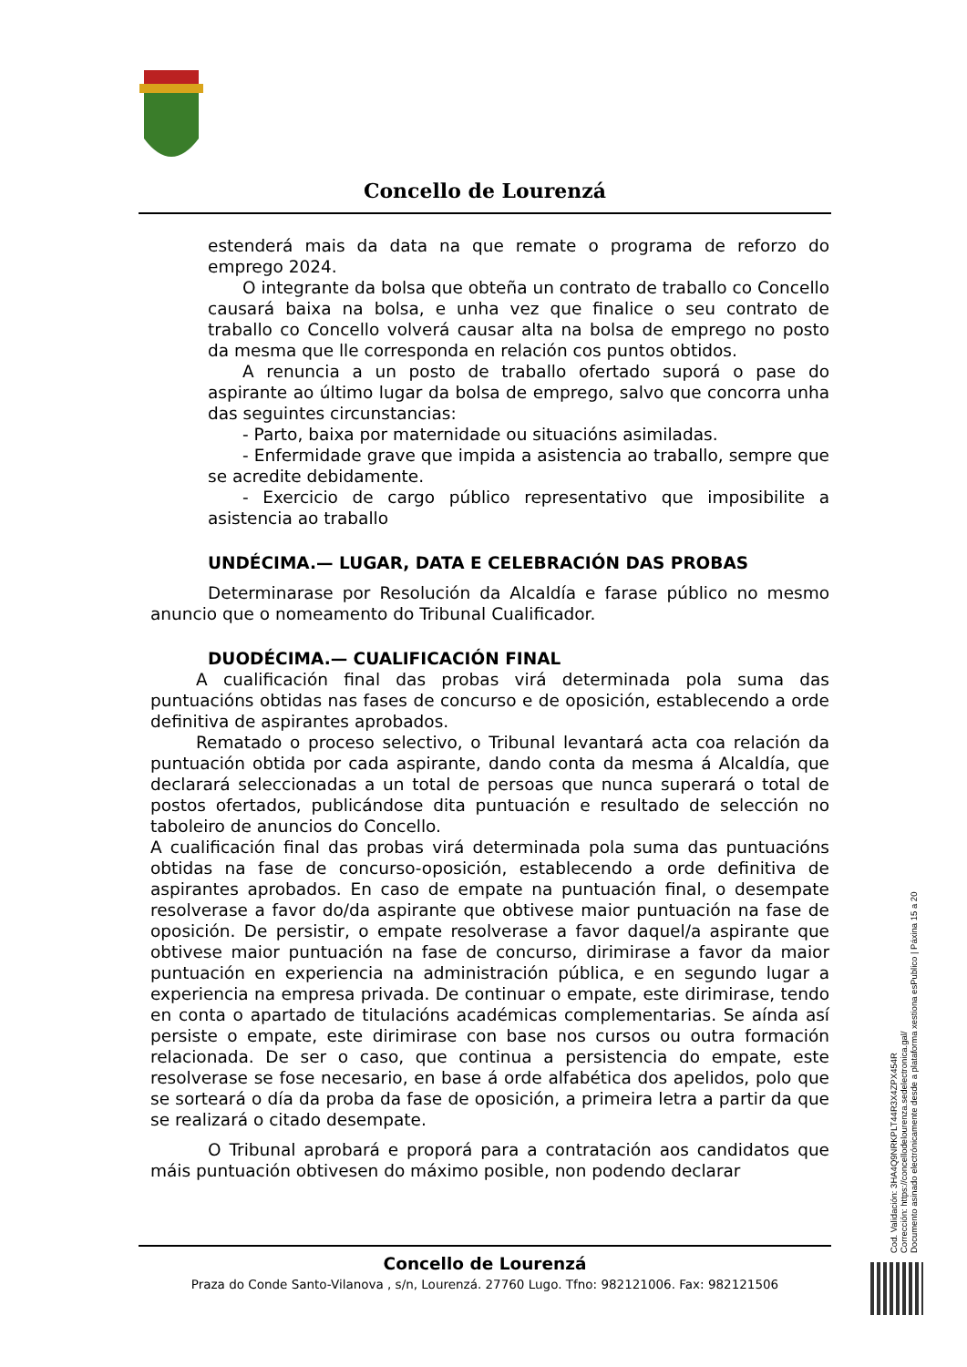Concello de Lourenzá
estenderá mais da data na que remate o programa de reforzo do emprego 2024.
O integrante da bolsa que obteña un contrato de traballo co Concello causará baixa na bolsa, e unha vez que finalice o seu contrato de traballo co Concello volverá causar alta na bolsa de emprego no posto da mesma que lle corresponda en relación cos puntos obtidos.
A renuncia a un posto de traballo ofertado suporá o pase do aspirante ao último lugar da bolsa de emprego, salvo que concorra unha das seguintes circunstancias:
- Parto, baixa por maternidade ou situacións asimiladas.
- Enfermidade grave que impida a asistencia ao traballo, sempre que se acredite debidamente.
- Exercicio de cargo público representativo que imposibilite a asistencia ao traballo
UNDÉCIMA.— LUGAR, DATA E CELEBRACIÓN DAS PROBAS
Determinarase por Resolución da Alcaldía e farase público no mesmo anuncio que o nomeamento do Tribunal Cualificador.
DUODÉCIMA.— CUALIFICACIÓN FINAL
A cualificación final das probas virá determinada pola suma das puntuacións obtidas nas fases de concurso e de oposición, establecendo a orde definitiva de aspirantes aprobados.
Rematado o proceso selectivo, o Tribunal levantará acta coa relación da puntuación obtida por cada aspirante, dando conta da mesma á Alcaldía, que declarará seleccionadas a un total de persoas que nunca superará o total de postos ofertados, publicándose dita puntuación e resultado de selección no taboleiro de anuncios do Concello.
A cualificación final das probas virá determinada pola suma das puntuacións obtidas na fase de concurso-oposición, establecendo a orde definitiva de aspirantes aprobados. En caso de empate na puntuación final, o desempate resolverase a favor do/da aspirante que obtivese maior puntuación na fase de oposición. De persistir, o empate resolverase a favor daquel/a aspirante que obtivese maior puntuación na fase de concurso, dirimirase a favor da maior puntuación en experiencia na administración pública, e en segundo lugar a experiencia na empresa privada. De continuar o empate, este dirimirase, tendo en conta o apartado de titulacións académicas complementarias. Se aínda así persiste o empate, este dirimirase con base nos cursos ou outra formación relacionada. De ser o caso, que continua a persistencia do empate, este resolverase se fose necesario, en base á orde alfabética dos apelidos, polo que se sorteará o día da proba da fase de oposición, a primeira letra a partir da que se realizará o citado desempate.
O Tribunal aprobará e proporá para a contratación aos candidatos que máis puntuación obtivesen do máximo posible, non podendo declarar
Concello de Lourenzá
Praza do Conde Santo-Vilanova , s/n, Lourenzá. 27760 Lugo. Tfno: 982121006. Fax: 982121506
Cod. Validación: 3HA4Q9NRKPLT44R3X4ZPX454R
Corrección: https://concellodelourenza.sedelectronica.gal/
Documento asinado electrónicamente desde a plataforma xestiona esPublico | Páxina 15 a 20